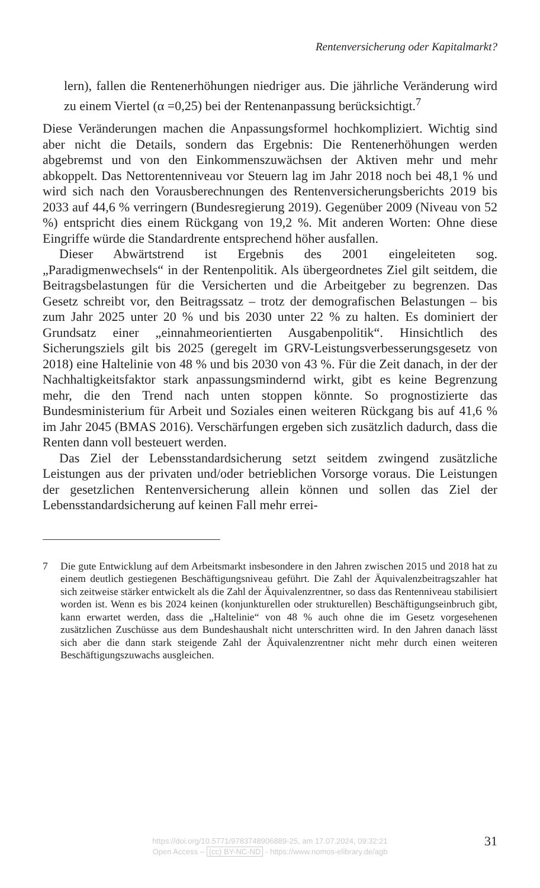Rentenversicherung oder Kapitalmarkt?
lern), fallen die Rentenerhöhungen niedriger aus. Die jährliche Veränderung wird zu einem Viertel (α =0,25) bei der Rentenanpassung berücksichtigt.<sup>7</sup>
Diese Veränderungen machen die Anpassungsformel hochkompliziert. Wichtig sind aber nicht die Details, sondern das Ergebnis: Die Rentenerhöhungen werden abgebremst und von den Einkommenszuwächsen der Aktiven mehr und mehr abkoppelt. Das Nettorentenniveau vor Steuern lag im Jahr 2018 noch bei 48,1 % und wird sich nach den Vorausberechnungen des Rentenversicherungsberichts 2019 bis 2033 auf 44,6 % verringern (Bundesregierung 2019). Gegenüber 2009 (Niveau von 52 %) entspricht dies einem Rückgang von 19,2 %. Mit anderen Worten: Ohne diese Eingriffe würde die Standardrente entsprechend höher ausfallen.
Dieser Abwärtstrend ist Ergebnis des 2001 eingeleiteten sog. „Paradigmenwechsels“ in der Rentenpolitik. Als übergeordnetes Ziel gilt seitdem, die Beitragsbelastungen für die Versicherten und die Arbeitgeber zu begrenzen. Das Gesetz schreibt vor, den Beitragssatz – trotz der demografischen Belastungen – bis zum Jahr 2025 unter 20 % und bis 2030 unter 22 % zu halten. Es dominiert der Grundsatz einer „einnahmeorientierten Ausgabenpolitik“. Hinsichtlich des Sicherungsziels gilt bis 2025 (geregelt im GRV-Leistungsverbesserungsgesetz von 2018) eine Haltelinie von 48 % und bis 2030 von 43 %. Für die Zeit danach, in der der Nachhaltigkeitsfaktor stark anpassungsmindernd wirkt, gibt es keine Begrenzung mehr, die den Trend nach unten stoppen könnte. So prognostizierte das Bundesministerium für Arbeit und Soziales einen weiteren Rückgang bis auf 41,6 % im Jahr 2045 (BMAS 2016). Verschärfungen ergeben sich zusätzlich dadurch, dass die Renten dann voll besteuert werden.
Das Ziel der Lebensstandardsicherung setzt seitdem zwingend zusätzliche Leistungen aus der privaten und/oder betrieblichen Vorsorge voraus. Die Leistungen der gesetzlichen Rentenversicherung allein können und sollen das Ziel der Lebensstandardsicherung auf keinen Fall mehr errei-
7 Die gute Entwicklung auf dem Arbeitsmarkt insbesondere in den Jahren zwischen 2015 und 2018 hat zu einem deutlich gestiegenen Beschäftigungsniveau geführt. Die Zahl der Äquivalenzbeitragszahler hat sich zeitweise stärker entwickelt als die Zahl der Äquivalenzrentner, so dass das Rentenniveau stabilisiert worden ist. Wenn es bis 2024 keinen (konjunkturellen oder strukturellen) Beschäftigungseinbruch gibt, kann erwartet werden, dass die „Haltelinie“ von 48 % auch ohne die im Gesetz vorgesehenen zusätzlichen Zuschüsse aus dem Bundeshaushalt nicht unterschritten wird. In den Jahren danach lässt sich aber die dann stark steigende Zahl der Äquivalenzrentner nicht mehr durch einen weiteren Beschäftigungszuwachs ausgleichen.
https://doi.org/10.5771/9783748906889-25, am 17.07.2024, 09:32:21
Open Access – (cc) BY-NC-ND - https://www.nomos-elibrary.de/agb
31